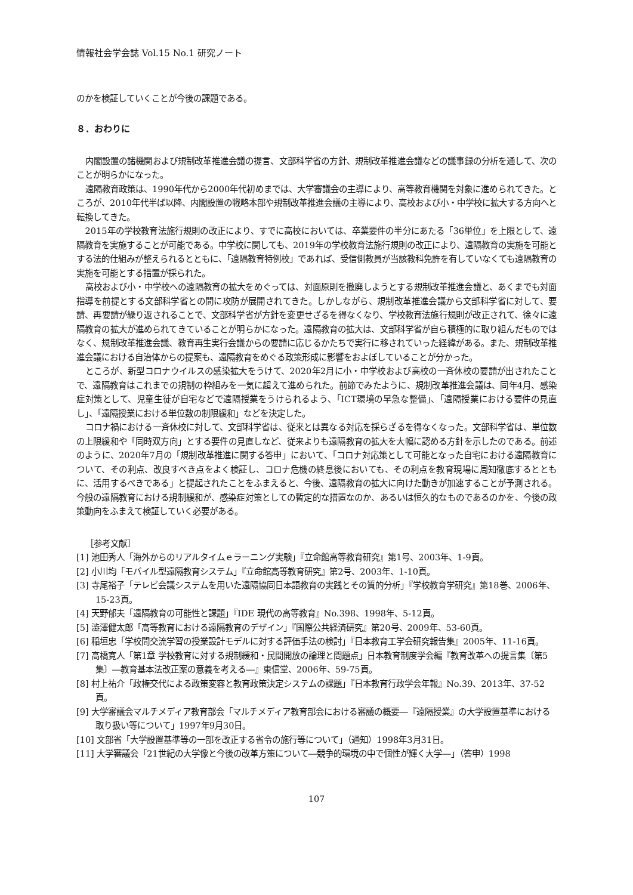情報社会学会誌 Vol.15 No.1 研究ノート
のかを検証していくことが今後の課題である。
８．おわりに
内閣設置の諸機関および規制改革推進会議の提言、文部科学省の方針、規制改革推進会議などの議事録の分析を通して、次のことが明らかになった。
遠隔教育政策は、1990年代から2000年代初めまでは、大学審議会の主導により、高等教育機関を対象に進められてきた。ところが、2010年代半ば以降、内閣設置の戦略本部や規制改革推進会議の主導により、高校および小・中学校に拡大する方向へと転換してきた。
2015年の学校教育法施行規則の改正により、すでに高校においては、卒業要件の半分にあたる「36単位」を上限として、遠隔教育を実施することが可能である。中学校に関しても、2019年の学校教育法施行規則の改正により、遠隔教育の実施を可能とする法的仕組みが整えられるとともに、「遠隔教育特例校」であれば、受信側教員が当該教科免許を有していなくても遠隔教育の実施を可能とする措置が採られた。
高校および小・中学校への遠隔教育の拡大をめぐっては、対面原則を撤廃しようとする規制改革推進会議と、あくまでも対面指導を前提とする文部科学省との間に攻防が展開されてきた。しかしながら、規制改革推進会議から文部科学省に対して、要請、再要請が繰り返されることで、文部科学省が方針を変更せざるを得なくなり、学校教育法施行規則が改正されて、徐々に遠隔教育の拡大が進められてきていることが明らかになった。遠隔教育の拡大は、文部科学省が自ら積極的に取り組んだものではなく、規制改革推進会議、教育再生実行会議からの要請に応じるかたちで実行に移されていった経緯がある。また、規制改革推進会議における自治体からの提案も、遠隔教育をめぐる政策形成に影響をおよぼしていることが分かった。
ところが、新型コロナウイルスの感染拡大をうけて、2020年2月に小・中学校および高校の一斉休校の要請が出されたことで、遠隔教育はこれまでの規制の枠組みを一気に超えて進められた。前節でみたように、規制改革推進会議は、同年4月、感染症対策として、児童生徒が自宅などで遠隔授業をうけられるよう、「ICT環境の早急な整備」、「遠隔授業における要件の見直し」、「遠隔授業における単位数の制限緩和」などを決定した。
コロナ禍における一斉休校に対して、文部科学省は、従来とは異なる対応を採らざるを得なくなった。文部科学省は、単位数の上限緩和や「同時双方向」とする要件の見直しなど、従来よりも遠隔教育の拡大を大幅に認める方針を示したのである。前述のように、2020年7月の「規制改革推進に関する答申」において、「コロナ対応策として可能となった自宅における遠隔教育について、その利点、改良すべき点をよく検証し、コロナ危機の終息後においても、その利点を教育現場に周知徹底するとともに、活用するべきである」と提起されたことをふまえると、今後、遠隔教育の拡大に向けた動きが加速することが予測される。今般の遠隔教育における規制緩和が、感染症対策としての暫定的な措置なのか、あるいは恒久的なものであるのかを、今後の政策動向をふまえて検証していく必要がある。
［参考文献］
[1] 池田秀人「海外からのリアルタイムｅラーニング実験」『立命館高等教育研究』第1号、2003年、1-9頁。
[2] 小川均「モバイル型遠隔教育システム」『立命館高等教育研究』第2号、2003年、1-10頁。
[3] 寺尾裕子「テレビ会議システムを用いた遠隔協同日本語教育の実践とその質的分析」『学校教育学研究』第18巻、2006年、15-23頁。
[4] 天野郁夫「遠隔教育の可能性と課題」『IDE 現代の高等教育』No.398、1998年、5-12頁。
[5] 澁澤健太郎「高等教育における遠隔教育のデザイン」『国際公共経済研究』第20号、2009年、53-60頁。
[6] 稲垣忠「学校間交流学習の授業設計モデルに対する評価手法の検討」『日本教育工学会研究報告集』2005年、11-16頁。
[7] 高橋寛人「第1章 学校教育に対する規制緩和・民間開放の論理と問題点」日本教育制度学会編『教育改革への提言集〔第5集〕―教育基本法改正案の意義を考える―』東信堂、2006年、59-75頁。
[8] 村上祐介「政権交代による政策変容と教育政策決定システムの課題」『日本教育行政学会年報』No.39、2013年、37-52頁。
[9] 大学審議会マルチメディア教育部会「マルチメディア教育部会における審議の概要―『遠隔授業』の大学設置基準における取り扱い等について」1997年9月30日。
[10] 文部省「大学設置基準等の一部を改正する省令の施行等について」（通知）1998年3月31日。
[11] 大学審議会「21世紀の大学像と今後の改革方策について―競争的環境の中で個性が輝く大学―」（答申）1998
107